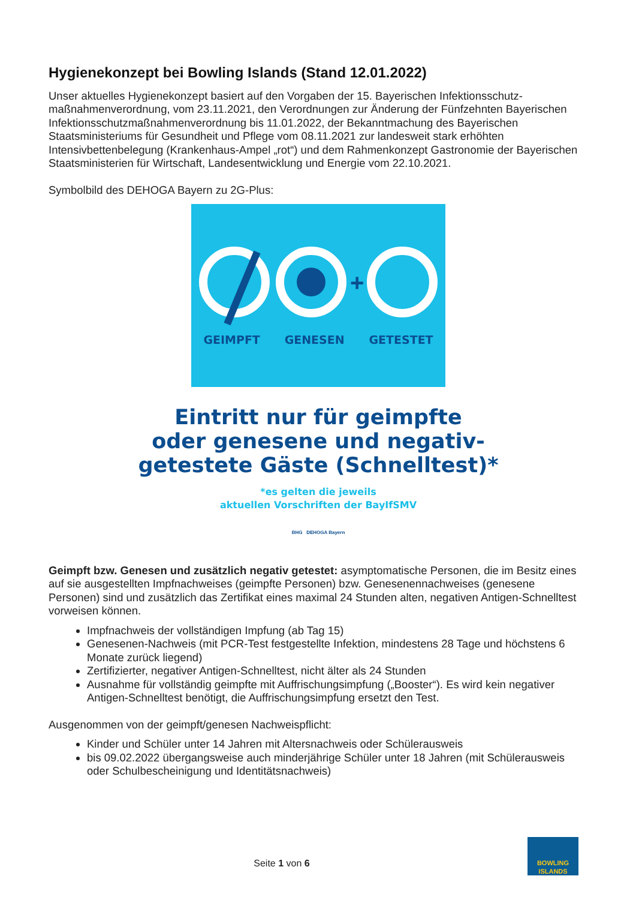Hygienekonzept bei Bowling Islands (Stand 12.01.2022)
Unser aktuelles Hygienekonzept basiert auf den Vorgaben der 15. Bayerischen Infektionsschutz-maßnahmenverordnung, vom 23.11.2021, den Verordnungen zur Änderung der Fünfzehnten Bayerischen Infektionsschutzmaßnahmenverordnung bis 11.01.2022, der Bekanntmachung des Bayerischen Staatsministeriums für Gesundheit und Pflege vom 08.11.2021 zur landesweit stark erhöhten Intensivbettenbelegung (Krankenhaus-Ampel „rot“) und dem Rahmenkonzept Gastronomie der Bayerischen Staatsministerien für Wirtschaft, Landesentwicklung und Energie vom 22.10.2021.
Symbolbild des DEHOGA Bayern zu 2G-Plus:
+
GEIMPFT GENESEN GETESTET
Eintritt nur für geimpfte
oder genesene und negativ-
getestete Gäste (Schnelltest)*
*es gelten die jeweils
aktuellen Vorschriften der BayIfSMV
BHG DEHOGA Bayern
Geimpft bzw. Genesen und zusätzlich negativ getestet: asymptomatische Personen, die im Besitz eines auf sie ausgestellten Impfnachweises (geimpfte Personen) bzw. Genesenennachweises (genesene Personen) sind und zusätzlich das Zertifikat eines maximal 24 Stunden alten, negativen Antigen-Schnelltest vorweisen können.
Impfnachweis der vollständigen Impfung (ab Tag 15)
Genesenen-Nachweis (mit PCR-Test festgestellte Infektion, mindestens 28 Tage und höchstens 6 Monate zurück liegend)
Zertifizierter, negativer Antigen-Schnelltest, nicht älter als 24 Stunden
Ausnahme für vollständig geimpfte mit Auffrischungsimpfung („Booster“). Es wird kein negativer Antigen-Schnelltest benötigt, die Auffrischungsimpfung ersetzt den Test.
Ausgenommen von der geimpft/genesen Nachweispflicht:
Kinder und Schüler unter 14 Jahren mit Altersnachweis oder Schülerausweis
bis 09.02.2022 übergangsweise auch minderjährige Schüler unter 18 Jahren (mit Schülerausweis oder Schulbescheinigung und Identitätsnachweis)
Seite 1 von 6
BOWLING
ISLANDS